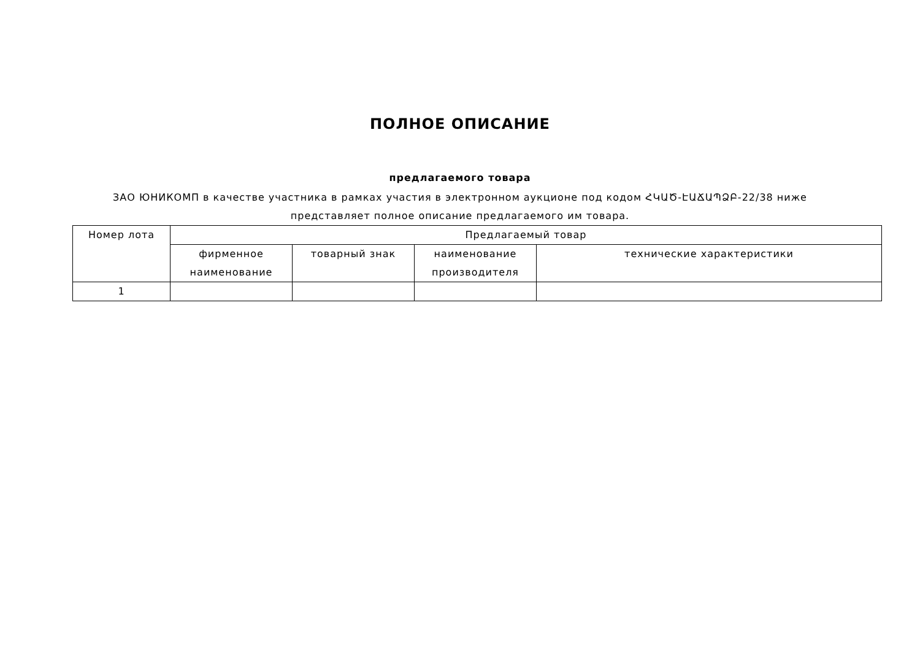ПОЛНОЕ ОПИСАНИЕ
предлагаемого товара
ЗАО ЮНИКОМП в качестве участника в рамках участия в электронном аукционе под кодом ՀԿԱԾ-ԷԱՃԱՊՁԲ-22/38 ниже представляет полное описание предлагаемого им товара.
| Номер лота | Предлагаемый товар | | | |
| --- | --- | --- | --- | --- |
| | фирменное наименование | товарный знак | наименование производителя | технические характеристики |
| 1 | | | | |